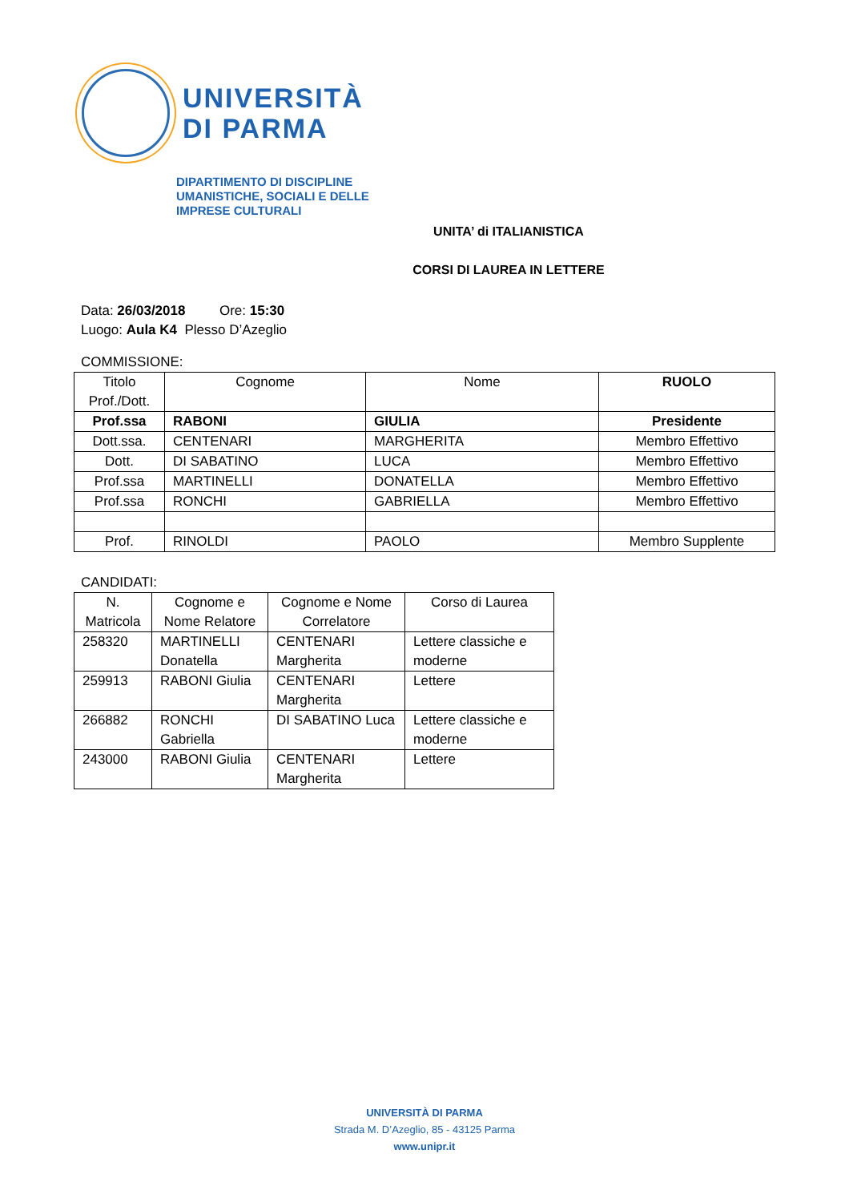UNIVERSITÀ
DI PARMA
DIPARTIMENTO DI DISCIPLINE
UMANISTICHE, SOCIALI E DELLE
IMPRESE CULTURALI
UNITA’ di ITALIANISTICA
CORSI DI LAUREA IN LETTERE
Data: 26/03/2018 Ore: 15:30
Luogo: Aula K4 Plesso D’Azeglio
COMMISSIONE:
| Titolo Prof./Dott. | Cognome | Nome | RUOLO |
| --- | --- | --- | --- |
| Prof.ssa | RABONI | GIULIA | Presidente |
| Dott.ssa. | CENTENARI | MARGHERITA | Membro Effettivo |
| Dott. | DI SABATINO | LUCA | Membro Effettivo |
| Prof.ssa | MARTINELLI | DONATELLA | Membro Effettivo |
| Prof.ssa | RONCHI | GABRIELLA | Membro Effettivo |
| Prof. | RINOLDI | PAOLO | Membro Supplente |
CANDIDATI:
| N. Matricola | Cognome e Nome Relatore | Cognome e Nome Correlatore | Corso di Laurea |
| --- | --- | --- | --- |
| 258320 | MARTINELLI Donatella | CENTENARI Margherita | Lettere classiche e moderne |
| 259913 | RABONI Giulia | CENTENARI Margherita | Lettere |
| 266882 | RONCHI Gabriella | DI SABATINO Luca | Lettere classiche e moderne |
| 243000 | RABONI Giulia | CENTENARI Margherita | Lettere |
UNIVERSITÀ DI PARMA
Strada M. D’Azeglio, 85 - 43125 Parma
www.unipr.it